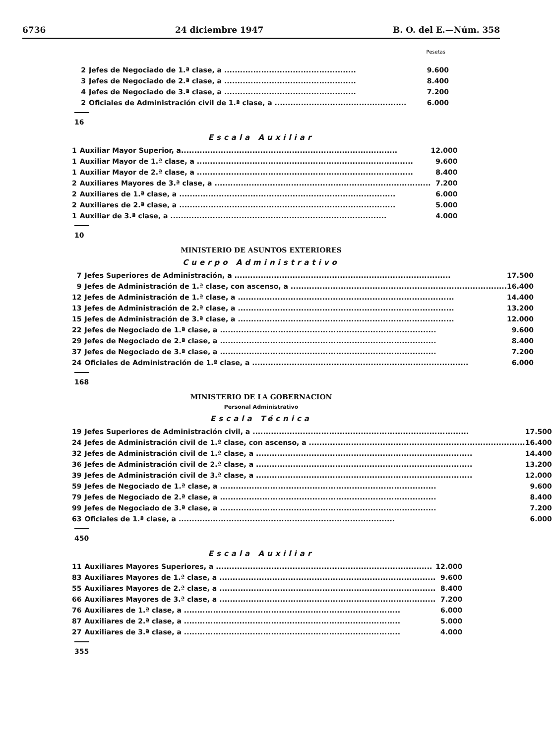6736 24 diciembre 1947 B. O. del E.—Núm. 358
Pesetas
| 2 | Jefes de Negociado de 1.ª clase, a .................................................. | 9.600 |
| 3 | Jefes de Negociado de 2.ª clase, a .................................................. | 8.400 |
| 4 | Jefes de Negociado de 3.ª clase, a .................................................. | 7.200 |
| 2 | Oficiales de Administración civil de 1.ª clase, a .................................................. | 6.000 |
16
Escala Auxiliar
| 1 | Auxiliar Mayor Superior, a.................................................................................. | 12.000 |
| 1 | Auxiliar Mayor de 1.ª clase, a .................................................................................. | 9.600 |
| 1 | Auxiliar Mayor de 2.ª clase, a .................................................................................. | 8.400 |
| 2 | Auxiliares Mayores de 3.ª clase, a .................................................................................. | 7.200 |
| 2 | Auxiliares de 1.ª clase, a .................................................................................. | 6.000 |
| 2 | Auxiliares de 2.ª clase, a .................................................................................. | 5.000 |
| 1 | Auxiliar de 3.ª clase, a .................................................................................. | 4.000 |
10
MINISTERIO DE ASUNTOS EXTERIORES
Cuerpo Administrativo
| 7 | Jefes Superiores de Administración, a .................................................................................. | 17.500 |
| 9 | Jefes de Administración de 1.ª clase, con ascenso, a .................................................................................. | 16.400 |
| 12 | Jefes de Administración de 1.ª clase, a .................................................................................. | 14.400 |
| 13 | Jefes de Administración de 2.ª clase, a .................................................................................. | 13.200 |
| 15 | Jefes de Administración de 3.ª clase, a .................................................................................. | 12.000 |
| 22 | Jefes de Negociado de 1.ª clase, a .................................................................................. | 9.600 |
| 29 | Jefes de Negociado de 2.ª clase, a .................................................................................. | 8.400 |
| 37 | Jefes de Negociado de 3.ª clase, a .................................................................................. | 7.200 |
| 24 | Oficiales de Administración de 1.ª clase, a .................................................................................. | 6.000 |
168
MINISTERIO DE LA GOBERNACION
Personal Administrativo
Escala Técnica
| 19 | Jefes Superiores de Administración civil, a .................................................................................. | 17.500 |
| 24 | Jefes de Administración civil de 1.ª clase, con ascenso, a .................................................................................. | 16.400 |
| 32 | Jefes de Administración civil de 1.ª clase, a .................................................................................. | 14.400 |
| 36 | Jefes de Administración civil de 2.ª clase, a .................................................................................. | 13.200 |
| 39 | Jefes de Administración civil de 3.ª clase, a .................................................................................. | 12.000 |
| 59 | Jefes de Negociado de 1.ª clase, a .................................................................................. | 9.600 |
| 79 | Jefes de Negociado de 2.ª clase, a .................................................................................. | 8.400 |
| 99 | Jefes de Negociado de 3.ª clase, a .................................................................................. | 7.200 |
| 63 | Oficiales de 1.ª clase, a .................................................................................. | 6.000 |
450
Escala Auxiliar
| 11 | Auxiliares Mayores Superiores, a .................................................................................. | 12.000 |
| 83 | Auxiliares Mayores de 1.ª clase, a .................................................................................. | 9.600 |
| 55 | Auxiliares Mayores de 2.ª clase, a .................................................................................. | 8.400 |
| 66 | Auxiliares Mayores de 3.ª clase, a .................................................................................. | 7.200 |
| 76 | Auxiliares de 1.ª clase, a .................................................................................. | 6.000 |
| 87 | Auxiliares de 2.ª clase, a .................................................................................. | 5.000 |
| 27 | Auxiliares de 3.ª clase, a .................................................................................. | 4.000 |
355